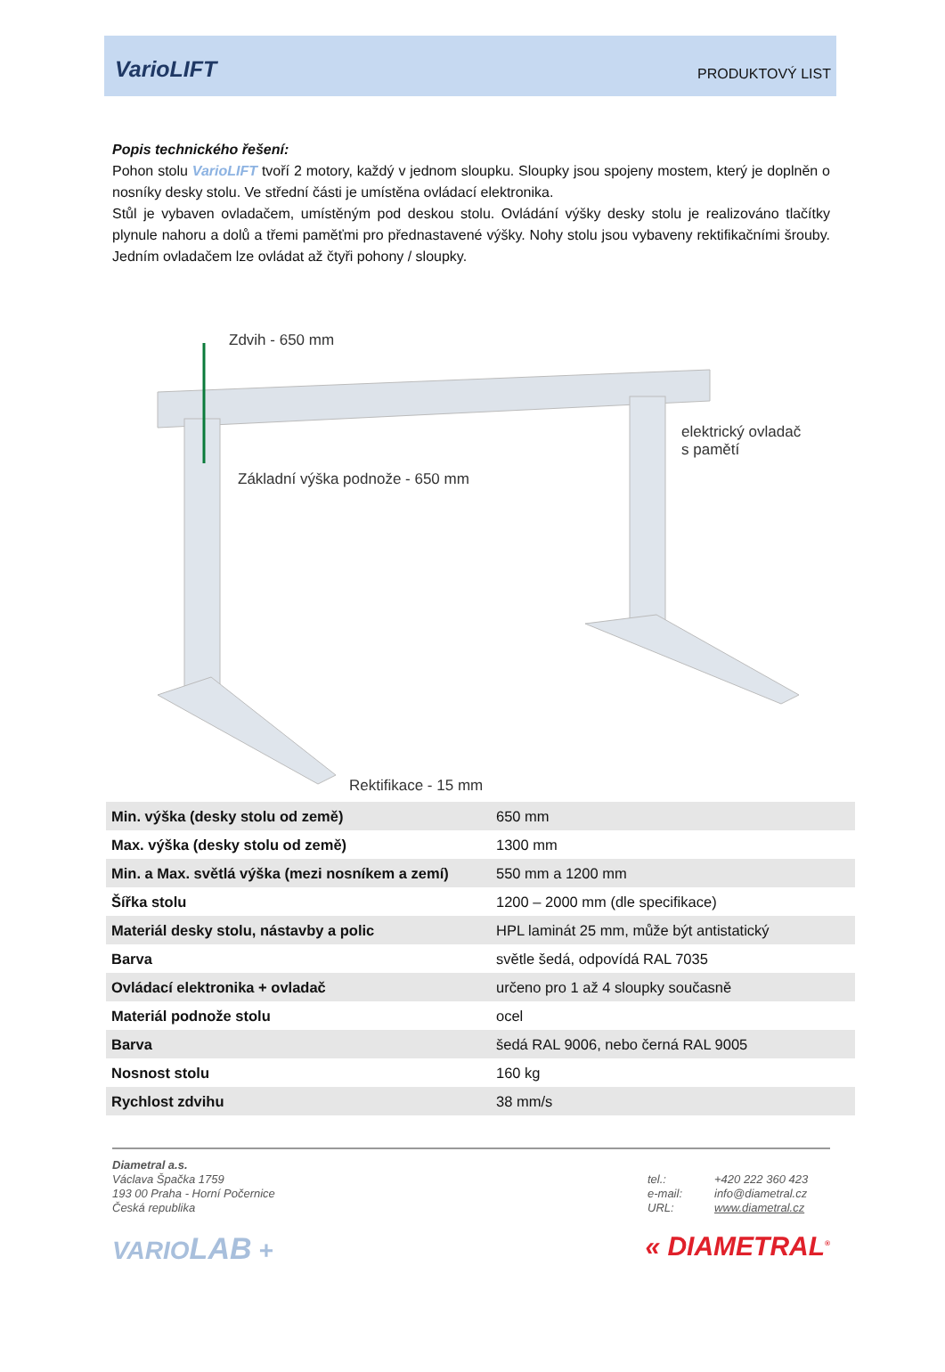VarioLIFT PRODUKTOVÝ LIST
Popis technického řešení:
Pohon stolu VarioLIFT tvoří 2 motory, každý v jednom sloupku. Sloupky jsou spojeny mostem, který je doplněn o nosníky desky stolu. Ve střední části je umístěna ovládací elektronika.
Stůl je vybaven ovladačem, umístěným pod deskou stolu. Ovládání výšky desky stolu je realizováno tlačítky plynule nahoru a dolů a třemi paměťmi pro přednastavené výšky. Nohy stolu jsou vybaveny rektifikačními šrouby. Jedním ovladačem lze ovládat až čtyři pohony / sloupky.
Zdvih - 650 mm
elektrický ovladač
s pamětí
Základní výška podnože - 650 mm
Rektifikace - 15 mm
| Min. výška (desky stolu od země) | 650 mm |
| Max. výška (desky stolu od země) | 1300 mm |
| Min. a Max. světlá výška (mezi nosníkem a zemí) | 550 mm a 1200 mm |
| Šířka stolu | 1200 – 2000 mm (dle specifikace) |
| Materiál desky stolu, nástavby a polic | HPL laminát 25 mm, může být antistatický |
| Barva | světle šedá, odpovídá RAL 7035 |
| Ovládací elektronika + ovladač | určeno pro 1 až 4 sloupky současně |
| Materiál podnože stolu | ocel |
| Barva | šedá RAL 9006, nebo černá RAL 9005 |
| Nosnost stolu | 160 kg |
| Rychlost zdvihu | 38 mm/s |
Diametral a.s.
Václava Špačka 1759
193 00 Praha - Horní Počernice
Česká republika
tel.: +420 222 360 423 e-mail: info@diametral.cz URL: www.diametral.cz
VARIOLAB + « DIAMETRAL<sup>®</sup>